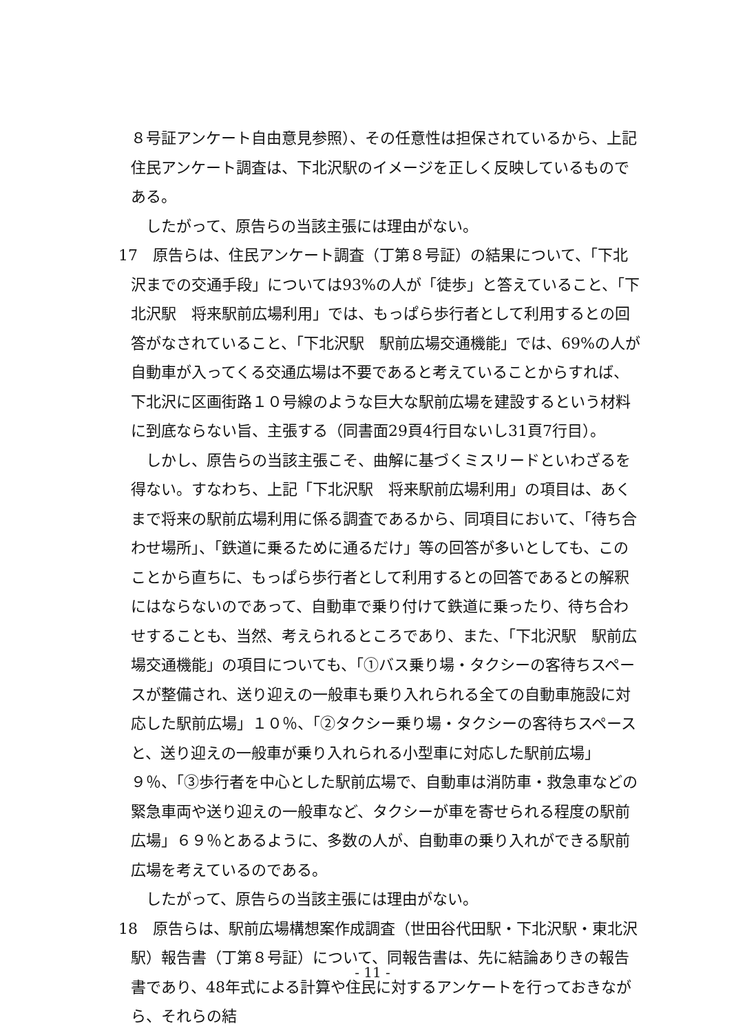８号証アンケート自由意見参照）、その任意性は担保されているから、上記住民アンケート調査は、下北沢駅のイメージを正しく反映しているものである。
したがって、原告らの当該主張には理由がない。
17　原告らは、住民アンケート調査（丁第８号証）の結果について、「下北沢までの交通手段」については93%の人が「徒歩」と答えていること、「下北沢駅　将来駅前広場利用」では、もっぱら歩行者として利用するとの回答がなされていること、「下北沢駅　駅前広場交通機能」では、69%の人が自動車が入ってくる交通広場は不要であると考えていることからすれば、下北沢に区画街路１０号線のような巨大な駅前広場を建設するという材料に到底ならない旨、主張する（同書面29頁4行目ないし31頁7行目）。
しかし、原告らの当該主張こそ、曲解に基づくミスリードといわざるを得ない。すなわち、上記「下北沢駅　将来駅前広場利用」の項目は、あくまで将来の駅前広場利用に係る調査であるから、同項目において、「待ち合わせ場所」、「鉄道に乗るために通るだけ」等の回答が多いとしても、このことから直ちに、もっぱら歩行者として利用するとの回答であるとの解釈にはならないのであって、自動車で乗り付けて鉄道に乗ったり、待ち合わせすることも、当然、考えられるところであり、また、「下北沢駅　駅前広場交通機能」の項目についても、「①バス乗り場・タクシーの客待ちスペースが整備され、送り迎えの一般車も乗り入れられる全ての自動車施設に対応した駅前広場」１０％、「②タクシー乗り場・タクシーの客待ちスペースと、送り迎えの一般車が乗り入れられる小型車に対応した駅前広場」９％、「③歩行者を中心とした駅前広場で、自動車は消防車・救急車などの緊急車両や送り迎えの一般車など、タクシーが車を寄せられる程度の駅前広場」６９％とあるように、多数の人が、自動車の乗り入れができる駅前広場を考えているのである。
したがって、原告らの当該主張には理由がない。
18　原告らは、駅前広場構想案作成調査（世田谷代田駅・下北沢駅・東北沢駅）報告書（丁第８号証）について、同報告書は、先に結論ありきの報告書であり、48年式による計算や住民に対するアンケートを行っておきながら、それらの結
- 11 -